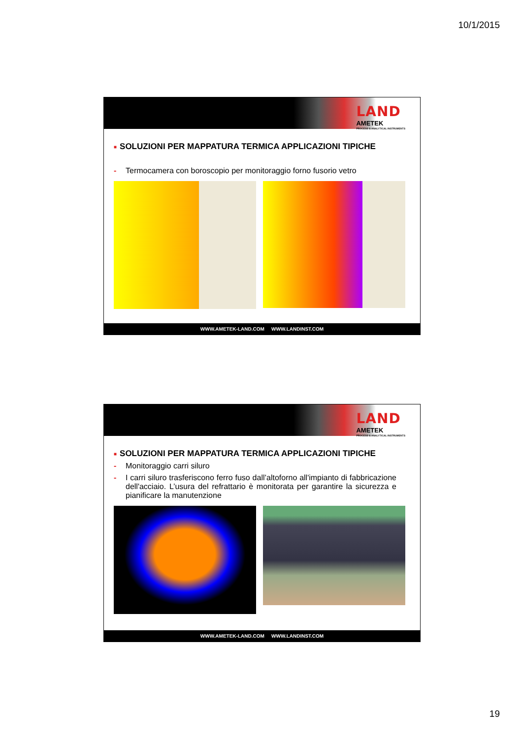10/1/2015
LAND
AMETEK
PROCESS & ANALYTICAL INSTRUMENTS
■ SOLUZIONI PER MAPPATURA TERMICA APPLICAZIONI TIPICHE
- Termocamera con boroscopio per monitoraggio forno fusorio vetro
WWW.AMETEK-LAND.COM WWW.LANDINST.COM
LAND
AMETEK
PROCESS & ANALYTICAL INSTRUMENTS
■ SOLUZIONI PER MAPPATURA TERMICA APPLICAZIONI TIPICHE
- Monitoraggio carri siluro
- I carri siluro trasferiscono ferro fuso dall’altoforno all'impianto di fabbricazione dell'acciaio. L’usura del refrattario è monitorata per garantire la sicurezza e pianificare la manutenzione
WWW.AMETEK-LAND.COM WWW.LANDINST.COM
19